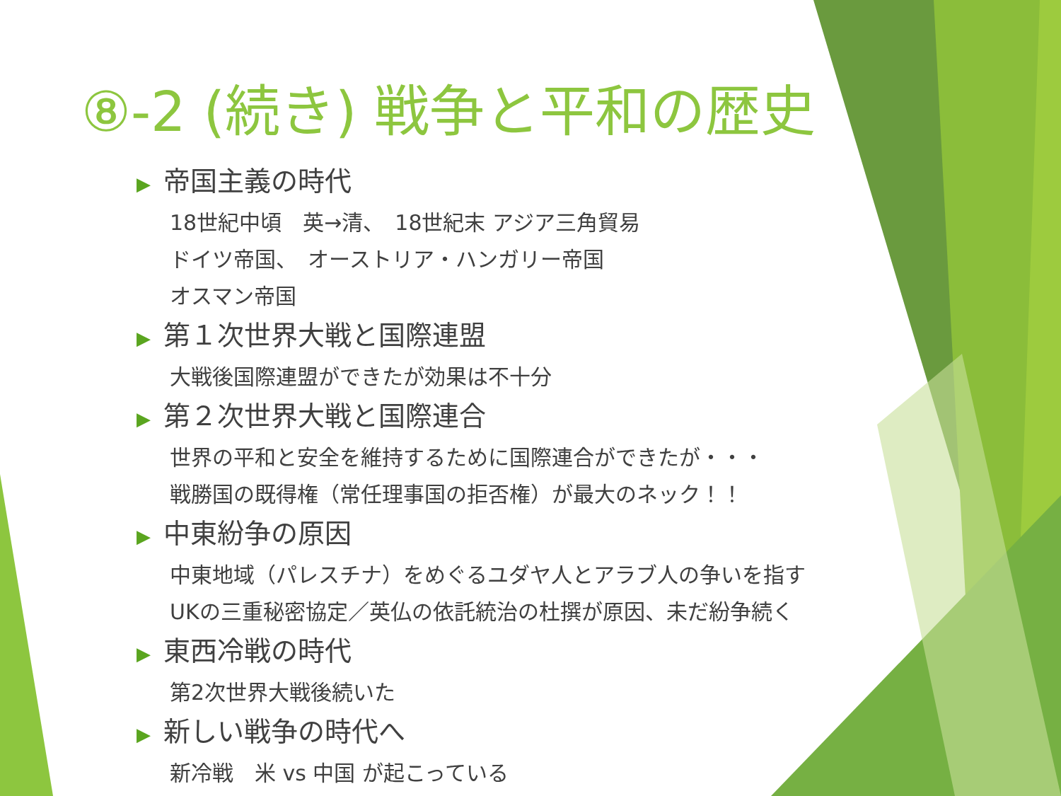⑧-2 (続き) 戦争と平和の歴史
▶ 帝国主義の時代
18世紀中頃　英→清、　18世紀末 アジア三角貿易
ドイツ帝国、　オーストリア・ハンガリー帝国
オスマン帝国
▶ 第１次世界大戦と国際連盟
大戦後国際連盟ができたが効果は不十分
▶ 第２次世界大戦と国際連合
世界の平和と安全を維持するために国際連合ができたが・・・
戦勝国の既得権（常任理事国の拒否権）が最大のネック！！
▶ 中東紛争の原因
中東地域（パレスチナ）をめぐるユダヤ人とアラブ人の争いを指す
UKの三重秘密協定／英仏の依託統治の杜撰が原因、未だ紛争続く
▶ 東西冷戦の時代
第2次世界大戦後続いた
▶ 新しい戦争の時代へ
新冷戦　米 vs 中国 が起こっている